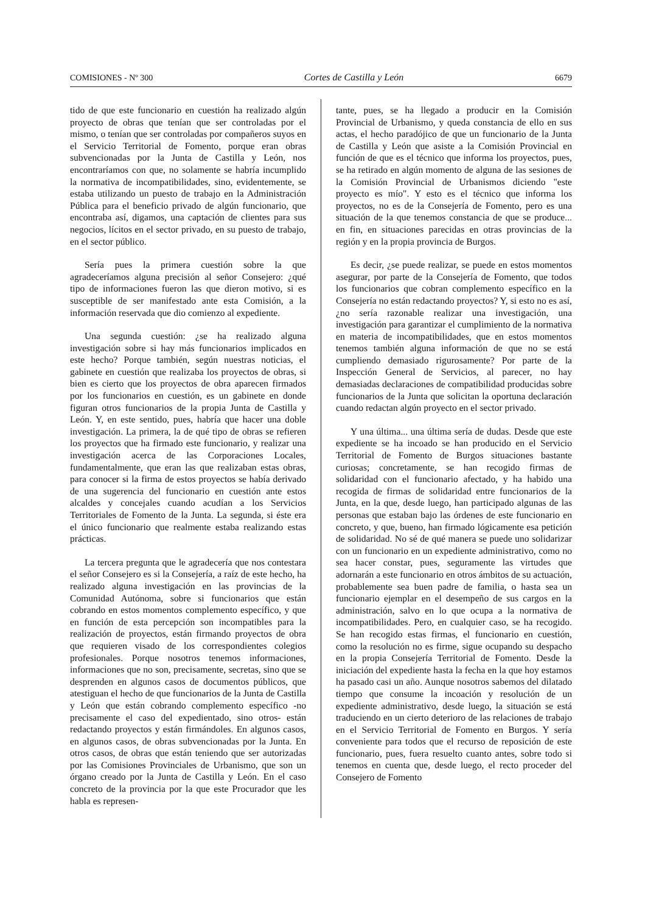COMISIONES - Nº 300 Cortes de Castilla y León 6679
tido de que este funcionario en cuestión ha realizado algún proyecto de obras que tenían que ser controladas por el mismo, o tenían que ser controladas por compañeros suyos en el Servicio Territorial de Fomento, porque eran obras subvencionadas por la Junta de Castilla y León, nos encontraríamos con que, no solamente se habría incumplido la normativa de incompatibilidades, sino, evidentemente, se estaba utilizando un puesto de trabajo en la Administración Pública para el beneficio privado de algún funcionario, que encontraba así, digamos, una captación de clientes para sus negocios, lícitos en el sector privado, en su puesto de trabajo, en el sector público.
Sería pues la primera cuestión sobre la que agradeceríamos alguna precisión al señor Consejero: ¿qué tipo de informaciones fueron las que dieron motivo, si es susceptible de ser manifestado ante esta Comisión, a la información reservada que dio comienzo al expediente.
Una segunda cuestión: ¿se ha realizado alguna investigación sobre si hay más funcionarios implicados en este hecho? Porque también, según nuestras noticias, el gabinete en cuestión que realizaba los proyectos de obras, si bien es cierto que los proyectos de obra aparecen firmados por los funcionarios en cuestión, es un gabinete en donde figuran otros funcionarios de la propia Junta de Castilla y León. Y, en este sentido, pues, habría que hacer una doble investigación. La primera, la de qué tipo de obras se refieren los proyectos que ha firmado este funcionario, y realizar una investigación acerca de las Corporaciones Locales, fundamentalmente, que eran las que realizaban estas obras, para conocer si la firma de estos proyectos se había derivado de una sugerencia del funcionario en cuestión ante estos alcaldes y concejales cuando acudían a los Servicios Territoriales de Fomento de la Junta. La segunda, si éste era el único funcionario que realmente estaba realizando estas prácticas.
La tercera pregunta que le agradecería que nos contestara el señor Consejero es si la Consejería, a raíz de este hecho, ha realizado alguna investigación en las provincias de la Comunidad Autónoma, sobre si funcionarios que están cobrando en estos momentos complemento específico, y que en función de esta percepción son incompatibles para la realización de proyectos, están firmando proyectos de obra que requieren visado de los correspondientes colegios profesionales. Porque nosotros tenemos informaciones, informaciones que no son, precisamente, secretas, sino que se desprenden en algunos casos de documentos públicos, que atestiguan el hecho de que funcionarios de la Junta de Castilla y León que están cobrando complemento específico -no precisamente el caso del expedientado, sino otros- están redactando proyectos y están firmándoles. En algunos casos, en algunos casos, de obras subvencionadas por la Junta. En otros casos, de obras que están teniendo que ser autorizadas por las Comisiones Provinciales de Urbanismo, que son un órgano creado por la Junta de Castilla y León. En el caso concreto de la provincia por la que este Procurador que les habla es represen-
tante, pues, se ha llegado a producir en la Comisión Provincial de Urbanismo, y queda constancia de ello en sus actas, el hecho paradójico de que un funcionario de la Junta de Castilla y León que asiste a la Comisión Provincial en función de que es el técnico que informa los proyectos, pues, se ha retirado en algún momento de alguna de las sesiones de la Comisión Provincial de Urbanismos diciendo "este proyecto es mío". Y esto es el técnico que informa los proyectos, no es de la Consejería de Fomento, pero es una situación de la que tenemos constancia de que se produce... en fin, en situaciones parecidas en otras provincias de la región y en la propia provincia de Burgos.
Es decir, ¿se puede realizar, se puede en estos momentos asegurar, por parte de la Consejería de Fomento, que todos los funcionarios que cobran complemento específico en la Consejería no están redactando proyectos? Y, si esto no es así, ¿no sería razonable realizar una investigación, una investigación para garantizar el cumplimiento de la normativa en materia de incompatibilidades, que en estos momentos tenemos también alguna información de que no se está cumpliendo demasiado rigurosamente? Por parte de la Inspección General de Servicios, al parecer, no hay demasiadas declaraciones de compatibilidad producidas sobre funcionarios de la Junta que solicitan la oportuna declaración cuando redactan algún proyecto en el sector privado.
Y una última... una última sería de dudas. Desde que este expediente se ha incoado se han producido en el Servicio Territorial de Fomento de Burgos situaciones bastante curiosas; concretamente, se han recogido firmas de solidaridad con el funcionario afectado, y ha habido una recogida de firmas de solidaridad entre funcionarios de la Junta, en la que, desde luego, han participado algunas de las personas que estaban bajo las órdenes de este funcionario en concreto, y que, bueno, han firmado lógicamente esa petición de solidaridad. No sé de qué manera se puede uno solidarizar con un funcionario en un expediente administrativo, como no sea hacer constar, pues, seguramente las virtudes que adornarán a este funcionario en otros ámbitos de su actuación, probablemente sea buen padre de familia, o hasta sea un funcionario ejemplar en el desempeño de sus cargos en la administración, salvo en lo que ocupa a la normativa de incompatibilidades. Pero, en cualquier caso, se ha recogido. Se han recogido estas firmas, el funcionario en cuestión, como la resolución no es firme, sigue ocupando su despacho en la propia Consejería Territorial de Fomento. Desde la iniciación del expediente hasta la fecha en la que hoy estamos ha pasado casi un año. Aunque nosotros sabemos del dilatado tiempo que consume la incoación y resolución de un expediente administrativo, desde luego, la situación se está traduciendo en un cierto deterioro de las relaciones de trabajo en el Servicio Territorial de Fomento en Burgos. Y sería conveniente para todos que el recurso de reposición de este funcionario, pues, fuera resuelto cuanto antes, sobre todo si tenemos en cuenta que, desde luego, el recto proceder del Consejero de Fomento